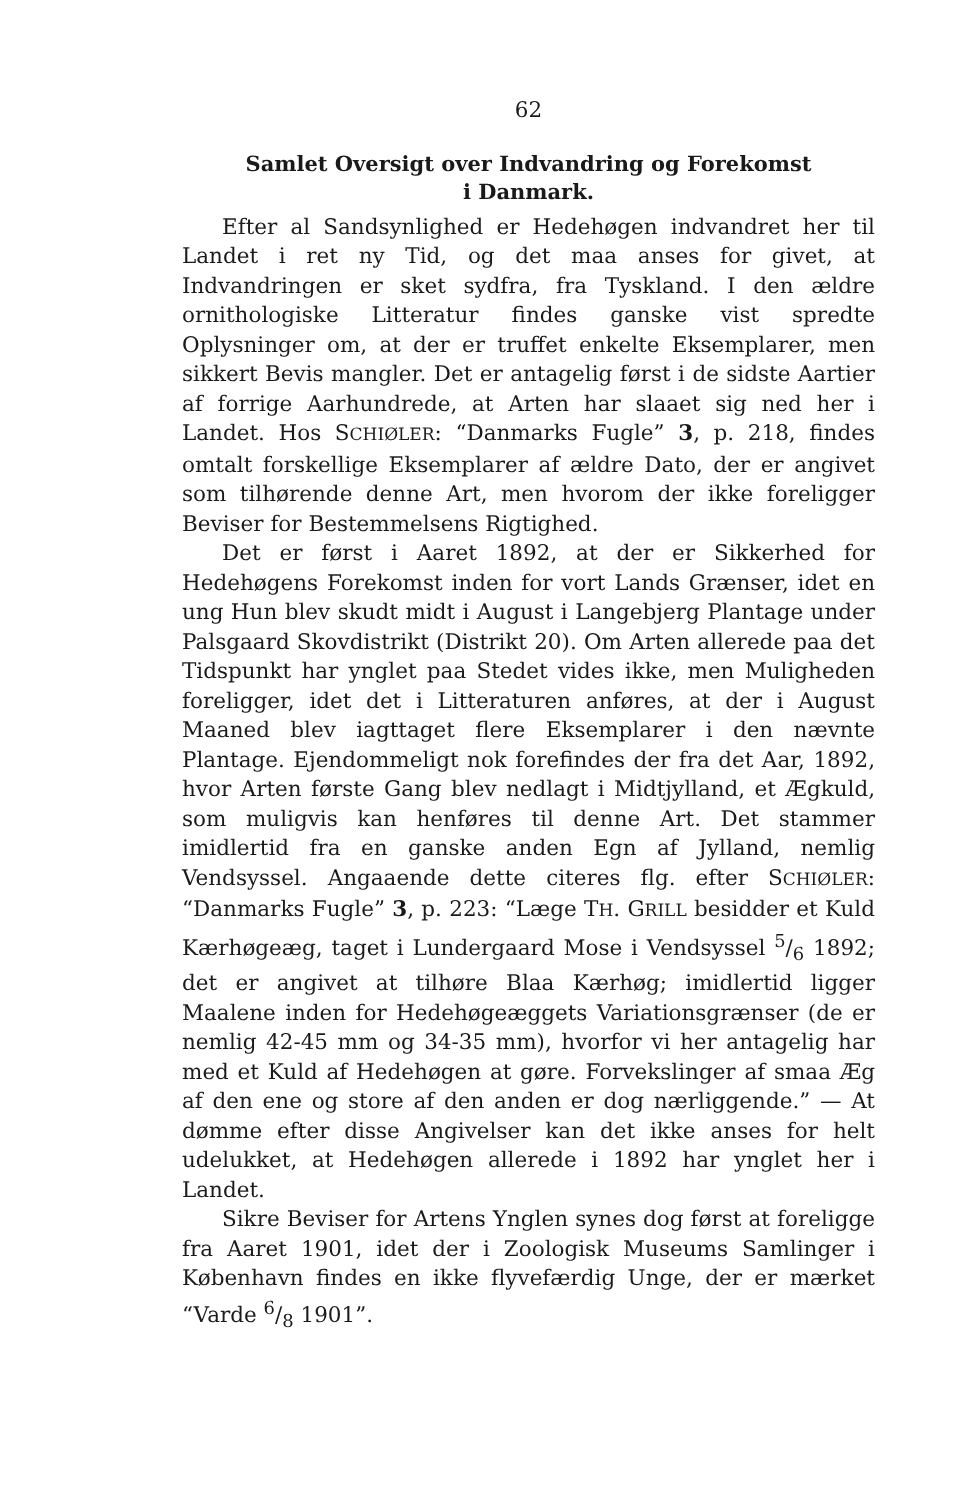62
Samlet Oversigt over Indvandring og Forekomst
i Danmark.
Efter al Sandsynlighed er Hedehøgen indvandret her til Landet i ret ny Tid, og det maa anses for givet, at Indvandringen er sket sydfra, fra Tyskland. I den ældre ornithologiske Litteratur findes ganske vist spredte Oplysninger om, at der er truffet enkelte Eksemplarer, men sikkert Bevis mangler. Det er antagelig først i de sidste Aartier af forrige Aarhundrede, at Arten har slaaet sig ned her i Landet. Hos SCHIØLER: “Danmarks Fugle” 3, p. 218, findes omtalt forskellige Eksemplarer af ældre Dato, der er angivet som tilhørende denne Art, men hvorom der ikke foreligger Beviser for Bestemmelsens Rigtighed.
Det er først i Aaret 1892, at der er Sikkerhed for Hedehøgens Forekomst inden for vort Lands Grænser, idet en ung Hun blev skudt midt i August i Langebjerg Plantage under Palsgaard Skovdistrikt (Distrikt 20). Om Arten allerede paa det Tidspunkt har ynglet paa Stedet vides ikke, men Muligheden foreligger, idet det i Litteraturen anføres, at der i August Maaned blev iagttaget flere Eksemplarer i den nævnte Plantage. Ejendommeligt nok forefindes der fra det Aar, 1892, hvor Arten første Gang blev nedlagt i Midtjylland, et Ægkuld, som muligvis kan henføres til denne Art. Det stammer imidlertid fra en ganske anden Egn af Jylland, nemlig Vendsyssel. Angaaende dette citeres flg. efter SCHIØLER: “Danmarks Fugle” 3, p. 223: “Læge TH. GRILL besidder et Kuld Kærhøgeæg, taget i Lundergaard Mose i Vendsyssel 5/6 1892; det er angivet at tilhøre Blaa Kærhøg; imidlertid ligger Maalene inden for Hedehøgeæggets Variationsgrænser (de er nemlig 42-45 mm og 34-35 mm), hvorfor vi her antagelig har med et Kuld af Hedehøgen at gøre. Forvekslinger af smaa Æg af den ene og store af den anden er dog nærliggende.” — At dømme efter disse Angivelser kan det ikke anses for helt udelukket, at Hedehøgen allerede i 1892 har ynglet her i Landet.
Sikre Beviser for Artens Ynglen synes dog først at foreligge fra Aaret 1901, idet der i Zoologisk Museums Samlinger i København findes en ikke flyvefærdig Unge, der er mærket “Varde 6/8 1901”.